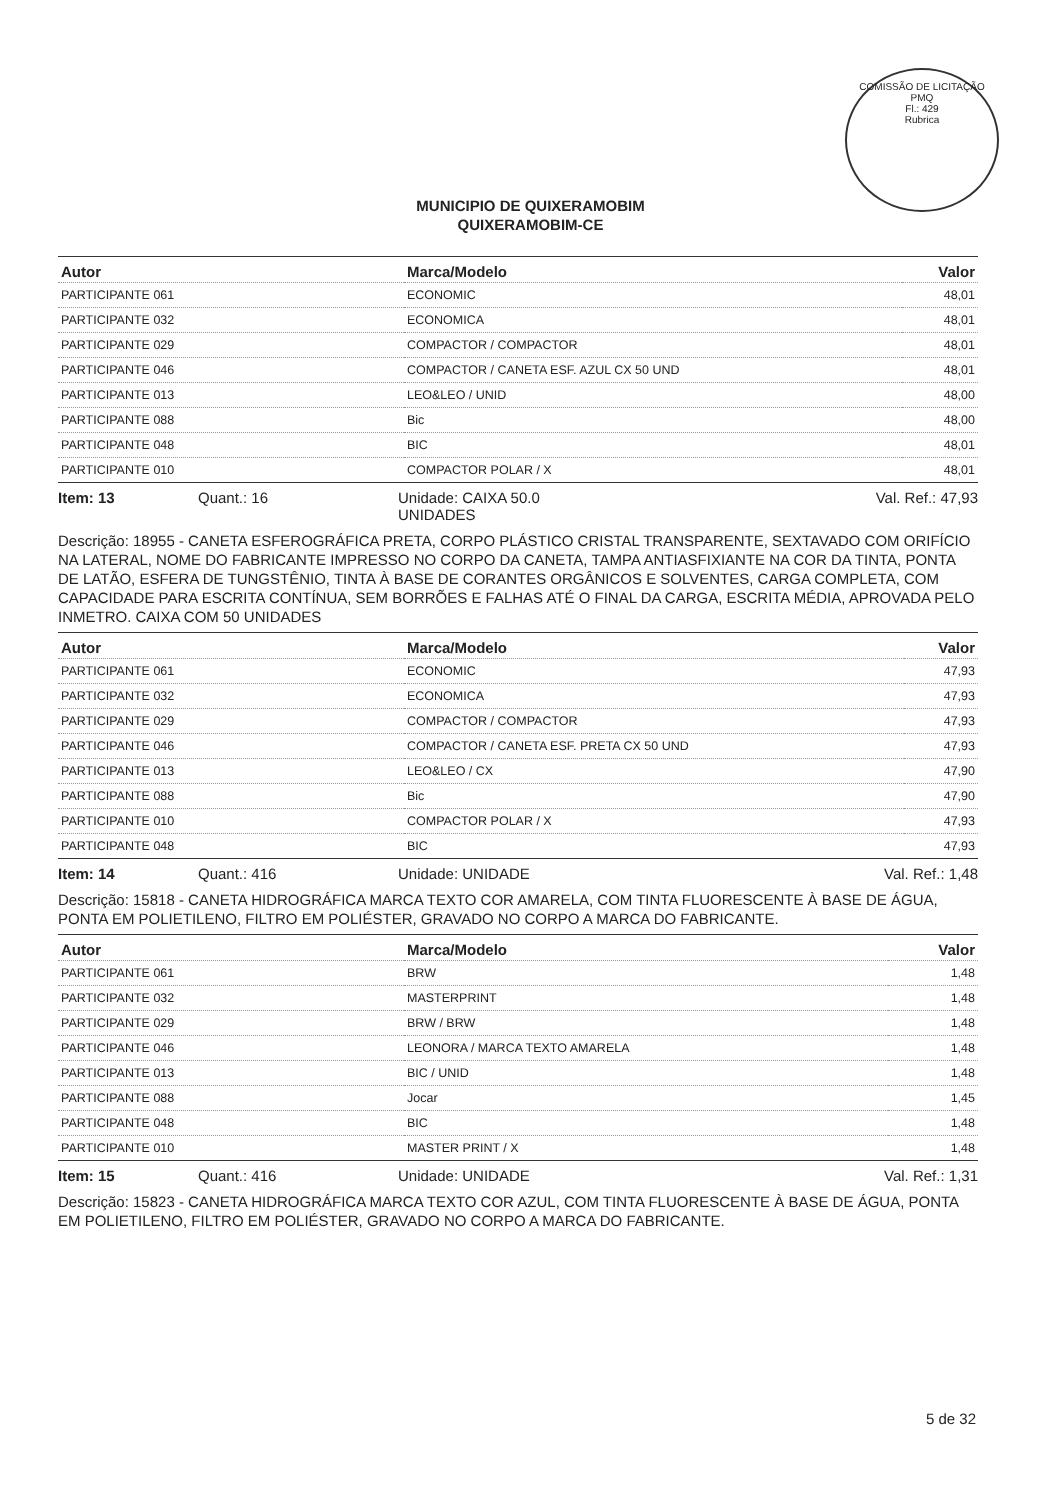COMISSÃO DE LICITAÇÃO
PMQ
Fl.: 429
Rubrica
MUNICIPIO DE QUIXERAMOBIM
QUIXERAMOBIM-CE
| Autor | Marca/Modelo | Valor |
| --- | --- | --- |
| PARTICIPANTE 061 | ECONOMIC | 48,01 |
| PARTICIPANTE 032 | ECONOMICA | 48,01 |
| PARTICIPANTE 029 | COMPACTOR / COMPACTOR | 48,01 |
| PARTICIPANTE 046 | COMPACTOR / CANETA ESF. AZUL CX 50 UND | 48,01 |
| PARTICIPANTE 013 | LEO&LEO / UNID | 48,00 |
| PARTICIPANTE 088 | Bic | 48,00 |
| PARTICIPANTE 048 | BIC | 48,01 |
| PARTICIPANTE 010 | COMPACTOR POLAR / X | 48,01 |
Item: 13 Quant.: 16 Unidade: CAIXA 50.0
UNIDADES Val. Ref.: 47,93
Descrição: 18955 - CANETA ESFEROGRÁFICA PRETA, CORPO PLÁSTICO CRISTAL TRANSPARENTE, SEXTAVADO COM ORIFÍCIO NA LATERAL, NOME DO FABRICANTE IMPRESSO NO CORPO DA CANETA, TAMPA ANTIASFIXIANTE NA COR DA TINTA, PONTA DE LATÃO, ESFERA DE TUNGSTÊNIO, TINTA À BASE DE CORANTES ORGÂNICOS E SOLVENTES, CARGA COMPLETA, COM CAPACIDADE PARA ESCRITA CONTÍNUA, SEM BORRÕES E FALHAS ATÉ O FINAL DA CARGA, ESCRITA MÉDIA, APROVADA PELO INMETRO. CAIXA COM 50 UNIDADES
| Autor | Marca/Modelo | Valor |
| --- | --- | --- |
| PARTICIPANTE 061 | ECONOMIC | 47,93 |
| PARTICIPANTE 032 | ECONOMICA | 47,93 |
| PARTICIPANTE 029 | COMPACTOR / COMPACTOR | 47,93 |
| PARTICIPANTE 046 | COMPACTOR / CANETA ESF. PRETA CX 50 UND | 47,93 |
| PARTICIPANTE 013 | LEO&LEO / CX | 47,90 |
| PARTICIPANTE 088 | Bic | 47,90 |
| PARTICIPANTE 010 | COMPACTOR POLAR / X | 47,93 |
| PARTICIPANTE 048 | BIC | 47,93 |
Item: 14 Quant.: 416 Unidade: UNIDADE Val. Ref.: 1,48
Descrição: 15818 - CANETA HIDROGRÁFICA MARCA TEXTO COR AMARELA, COM TINTA FLUORESCENTE À BASE DE ÁGUA, PONTA EM POLIETILENO, FILTRO EM POLIÉSTER, GRAVADO NO CORPO A MARCA DO FABRICANTE.
| Autor | Marca/Modelo | Valor |
| --- | --- | --- |
| PARTICIPANTE 061 | BRW | 1,48 |
| PARTICIPANTE 032 | MASTERPRINT | 1,48 |
| PARTICIPANTE 029 | BRW / BRW | 1,48 |
| PARTICIPANTE 046 | LEONORA / MARCA TEXTO AMARELA | 1,48 |
| PARTICIPANTE 013 | BIC / UNID | 1,48 |
| PARTICIPANTE 088 | Jocar | 1,45 |
| PARTICIPANTE 048 | BIC | 1,48 |
| PARTICIPANTE 010 | MASTER PRINT / X | 1,48 |
Item: 15 Quant.: 416 Unidade: UNIDADE Val. Ref.: 1,31
Descrição: 15823 - CANETA HIDROGRÁFICA MARCA TEXTO COR AZUL, COM TINTA FLUORESCENTE À BASE DE ÁGUA, PONTA EM POLIETILENO, FILTRO EM POLIÉSTER, GRAVADO NO CORPO A MARCA DO FABRICANTE.
5 de 32